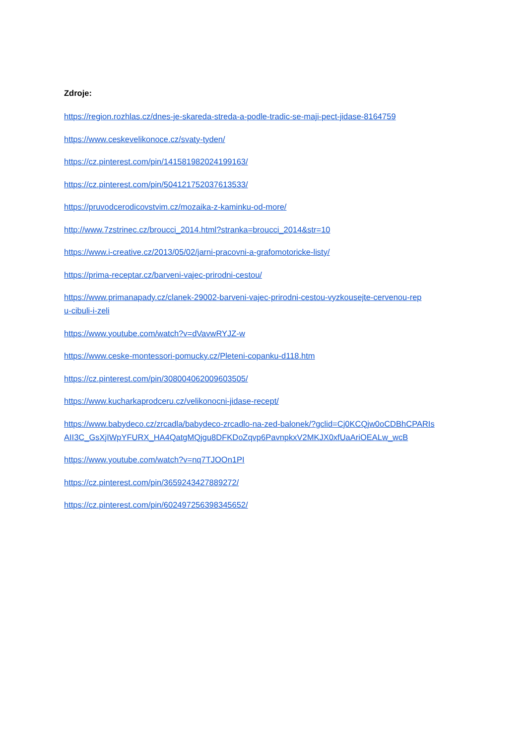Zdroje:
https://region.rozhlas.cz/dnes-je-skareda-streda-a-podle-tradic-se-maji-pect-jidase-8164759
https://www.ceskevelikonoce.cz/svaty-tyden/
https://cz.pinterest.com/pin/141581982024199163/
https://cz.pinterest.com/pin/504121752037613533/
https://pruvodcerodicovstvim.cz/mozaika-z-kaminku-od-more/
http://www.7zstrinec.cz/broucci_2014.html?stranka=broucci_2014&str=10
https://www.i-creative.cz/2013/05/02/jarni-pracovni-a-grafomotoricke-listy/
https://prima-receptar.cz/barveni-vajec-prirodni-cestou/
https://www.primanapady.cz/clanek-29002-barveni-vajec-prirodni-cestou-vyzkousejte-cervenou-rep
u-cibuli-i-zeli
https://www.youtube.com/watch?v=dVavwRYJZ-w
https://www.ceske-montessori-pomucky.cz/Pleteni-copanku-d118.htm
https://cz.pinterest.com/pin/308004062009603505/
https://www.kucharkaprodceru.cz/velikonocni-jidase-recept/
https://www.babydeco.cz/zrcadla/babydeco-zrcadlo-na-zed-balonek/?gclid=Cj0KCQjw0oCDBhCPARIs
AII3C_GsXjIWpYFURX_HA4QatgMQjgu8DFKDoZqvp6PavnpkxV2MKJX0xfUaAriOEALw_wcB
https://www.youtube.com/watch?v=nq7TJOOn1PI
https://cz.pinterest.com/pin/3659243427889272/
https://cz.pinterest.com/pin/602497256398345652/